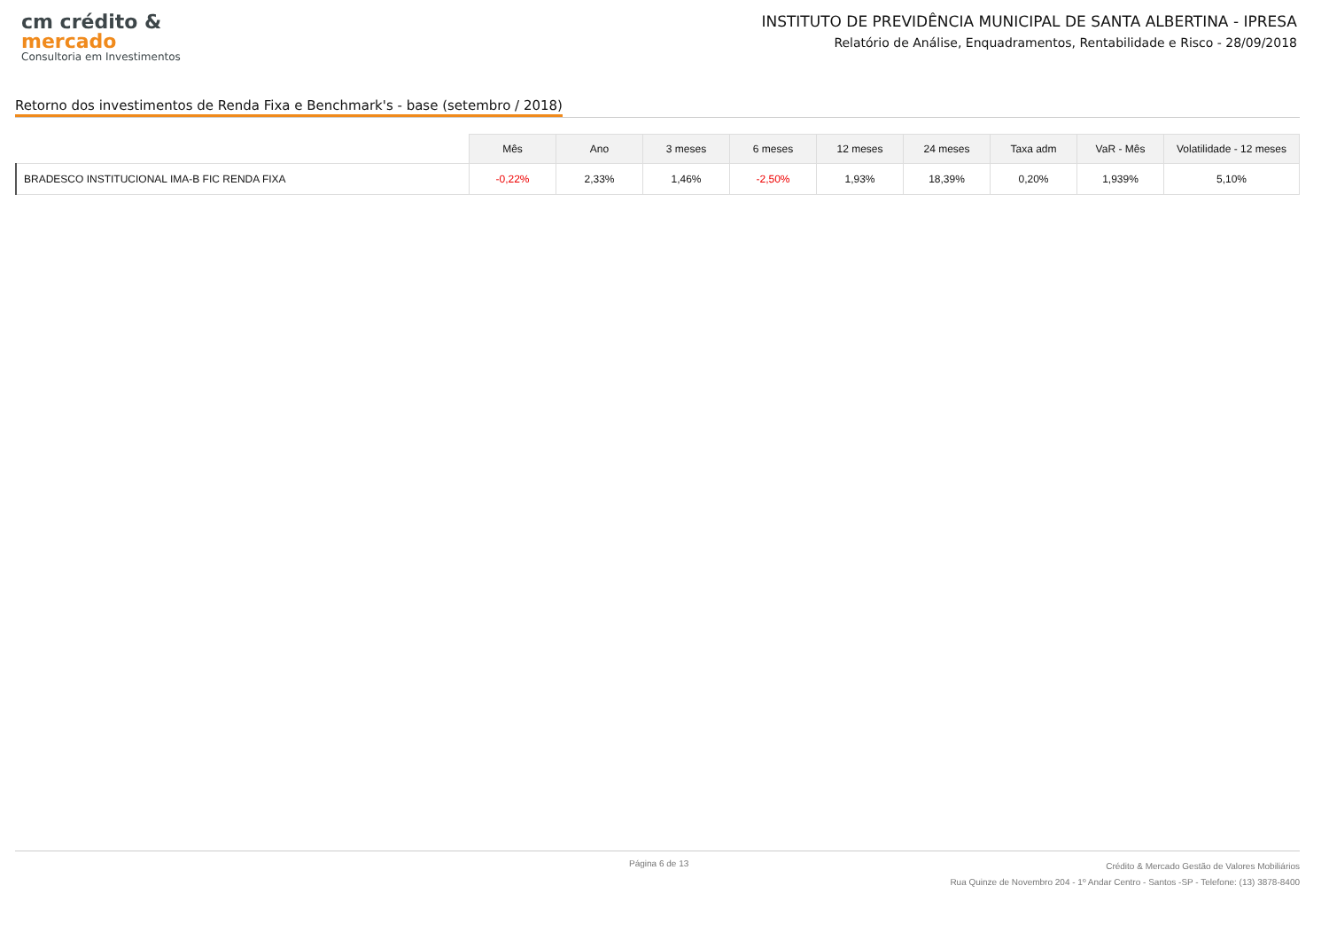cm crédito &
mercado
Consultoria em Investimentos
INSTITUTO DE PREVIDÊNCIA MUNICIPAL DE SANTA ALBERTINA - IPRESA
Relatório de Análise, Enquadramentos, Rentabilidade e Risco - 28/09/2018
Retorno dos investimentos de Renda Fixa e Benchmark's - base (setembro / 2018)
| | Mês | Ano | 3 meses | 6 meses | 12 meses | 24 meses | Taxa adm | VaR - Mês | Volatilidade - 12 meses |
| --- | --- | --- | --- | --- | --- | --- | --- | --- | --- |
| BRADESCO INSTITUCIONAL IMA-B FIC RENDA FIXA | -0,22% | 2,33% | 1,46% | -2,50% | 1,93% | 18,39% | 0,20% | 1,939% | 5,10% |
Página 6 de 13
Crédito & Mercado Gestão de Valores Mobiliários
Rua Quinze de Novembro 204 - 1º Andar Centro - Santos -SP - Telefone: (13) 3878-8400